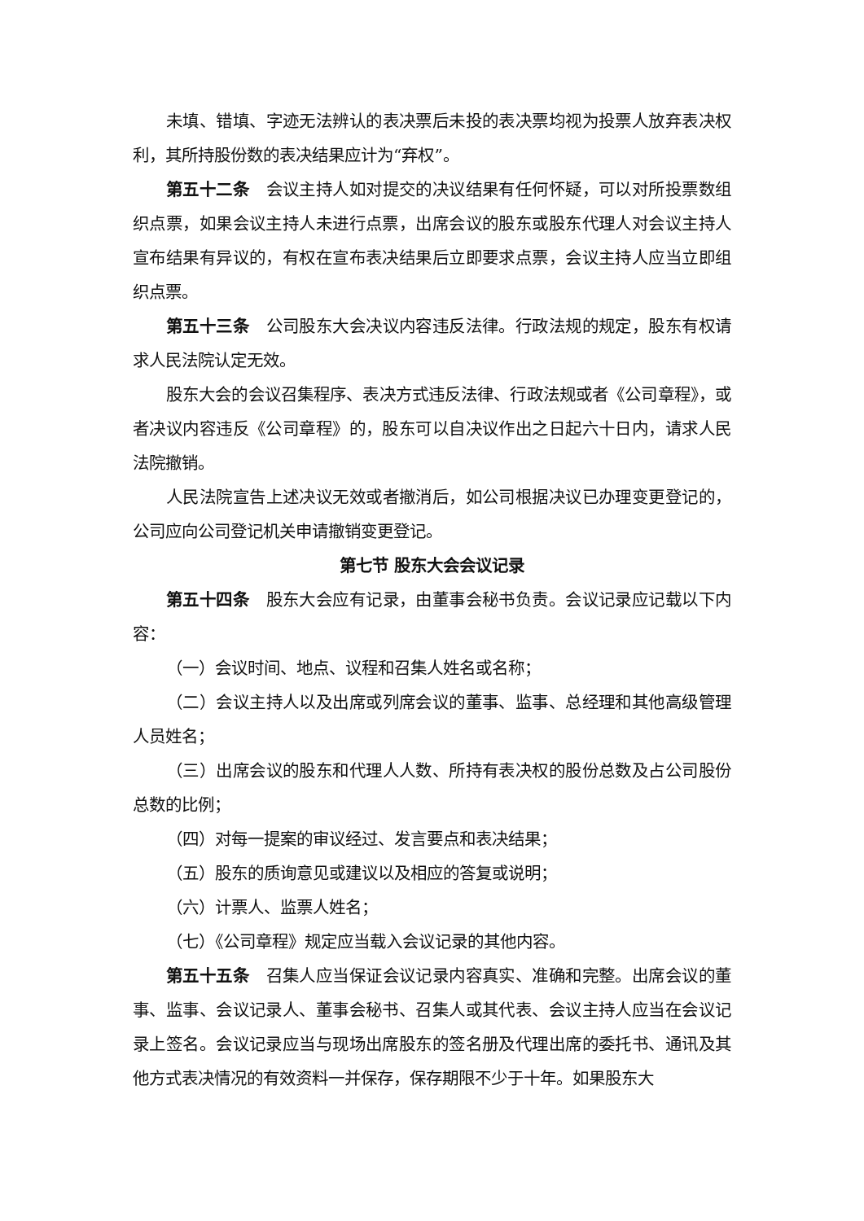未填、错填、字迹无法辨认的表决票后未投的表决票均视为投票人放弃表决权利，其所持股份数的表决结果应计为“弃权”。
第五十二条　会议主持人如对提交的决议结果有任何怀疑，可以对所投票数组织点票，如果会议主持人未进行点票，出席会议的股东或股东代理人对会议主持人宣布结果有异议的，有权在宣布表决结果后立即要求点票，会议主持人应当立即组织点票。
第五十三条　公司股东大会决议内容违反法律。行政法规的规定，股东有权请求人民法院认定无效。
股东大会的会议召集程序、表决方式违反法律、行政法规或者《公司章程》，或者决议内容违反《公司章程》的，股东可以自决议作出之日起六十日内，请求人民法院撤销。
人民法院宣告上述决议无效或者撤消后，如公司根据决议已办理变更登记的，公司应向公司登记机关申请撤销变更登记。
第七节 股东大会会议记录
第五十四条　股东大会应有记录，由董事会秘书负责。会议记录应记载以下内容：
（一）会议时间、地点、议程和召集人姓名或名称；
（二）会议主持人以及出席或列席会议的董事、监事、总经理和其他高级管理人员姓名；
（三）出席会议的股东和代理人人数、所持有表决权的股份总数及占公司股份总数的比例；
（四）对每一提案的审议经过、发言要点和表决结果；
（五）股东的质询意见或建议以及相应的答复或说明；
（六）计票人、监票人姓名；
（七）《公司章程》规定应当载入会议记录的其他内容。
第五十五条　召集人应当保证会议记录内容真实、准确和完整。出席会议的董事、监事、会议记录人、董事会秘书、召集人或其代表、会议主持人应当在会议记录上签名。会议记录应当与现场出席股东的签名册及代理出席的委托书、通讯及其他方式表决情况的有效资料一并保存，保存期限不少于十年。如果股东大